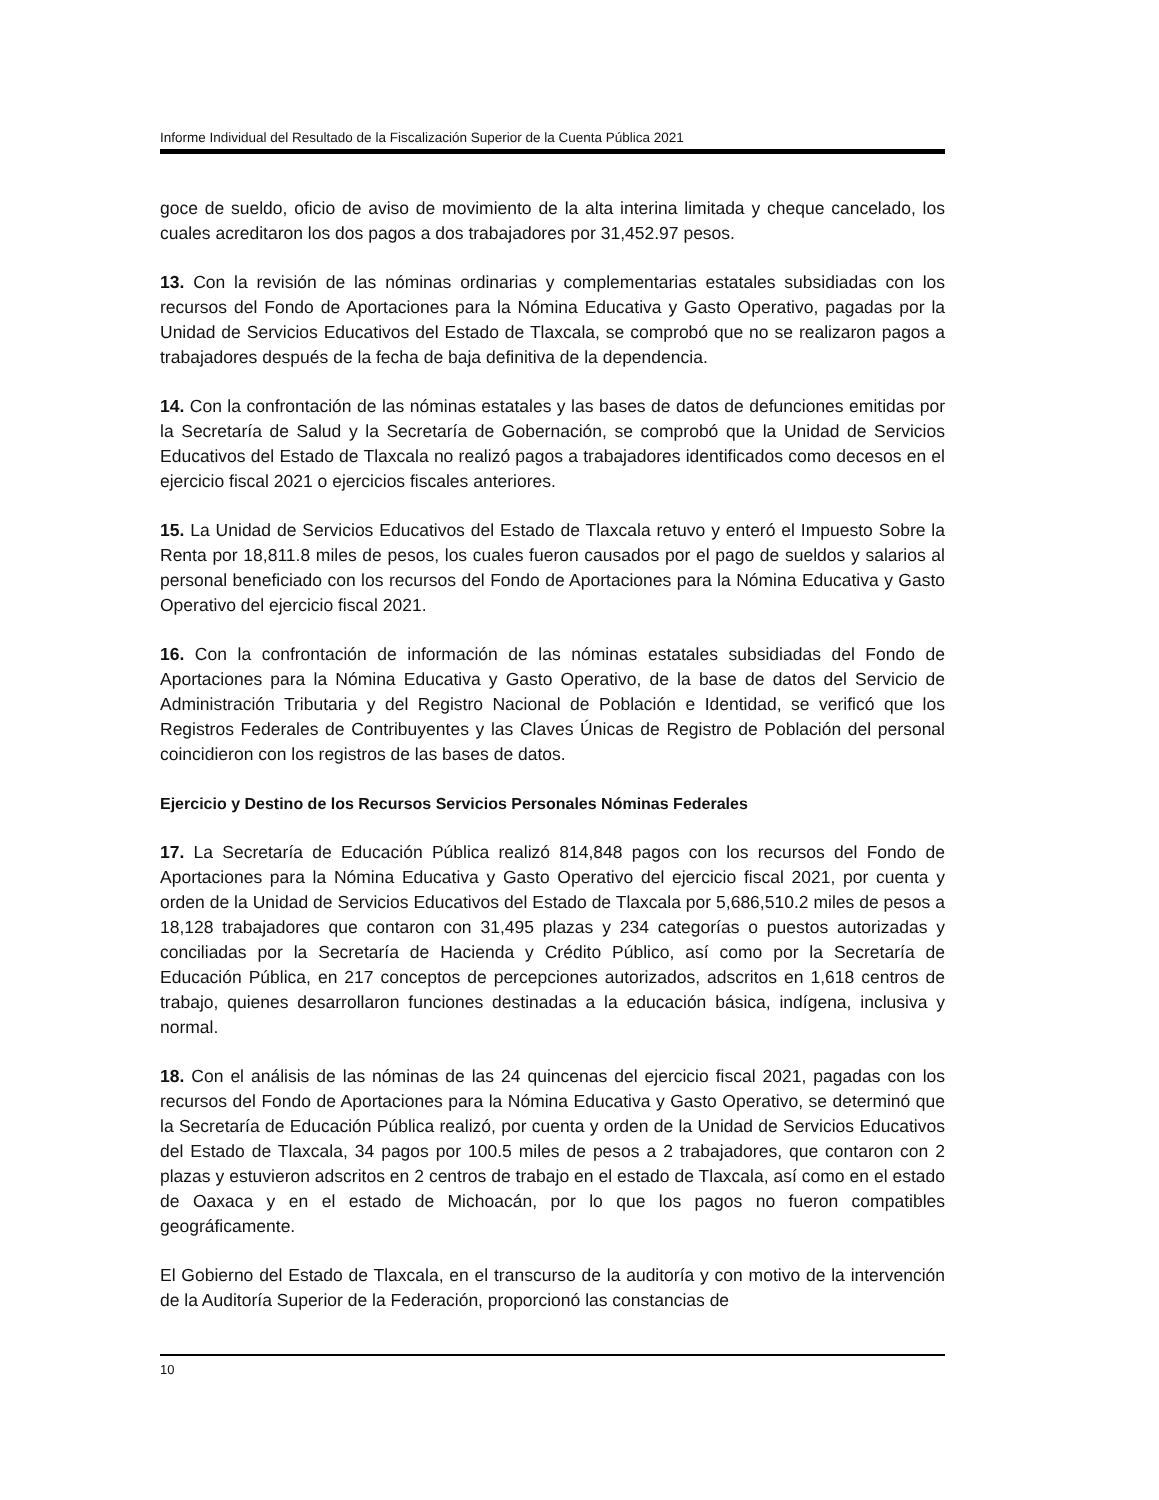Informe Individual del Resultado de la Fiscalización Superior de la Cuenta Pública 2021
goce de sueldo, oficio de aviso de movimiento de la alta interina limitada y cheque cancelado, los cuales acreditaron los dos pagos a dos trabajadores por 31,452.97 pesos.
13. Con la revisión de las nóminas ordinarias y complementarias estatales subsidiadas con los recursos del Fondo de Aportaciones para la Nómina Educativa y Gasto Operativo, pagadas por la Unidad de Servicios Educativos del Estado de Tlaxcala, se comprobó que no se realizaron pagos a trabajadores después de la fecha de baja definitiva de la dependencia.
14. Con la confrontación de las nóminas estatales y las bases de datos de defunciones emitidas por la Secretaría de Salud y la Secretaría de Gobernación, se comprobó que la Unidad de Servicios Educativos del Estado de Tlaxcala no realizó pagos a trabajadores identificados como decesos en el ejercicio fiscal 2021 o ejercicios fiscales anteriores.
15. La Unidad de Servicios Educativos del Estado de Tlaxcala retuvo y enteró el Impuesto Sobre la Renta por 18,811.8 miles de pesos, los cuales fueron causados por el pago de sueldos y salarios al personal beneficiado con los recursos del Fondo de Aportaciones para la Nómina Educativa y Gasto Operativo del ejercicio fiscal 2021.
16. Con la confrontación de información de las nóminas estatales subsidiadas del Fondo de Aportaciones para la Nómina Educativa y Gasto Operativo, de la base de datos del Servicio de Administración Tributaria y del Registro Nacional de Población e Identidad, se verificó que los Registros Federales de Contribuyentes y las Claves Únicas de Registro de Población del personal coincidieron con los registros de las bases de datos.
Ejercicio y Destino de los Recursos Servicios Personales Nóminas Federales
17. La Secretaría de Educación Pública realizó 814,848 pagos con los recursos del Fondo de Aportaciones para la Nómina Educativa y Gasto Operativo del ejercicio fiscal 2021, por cuenta y orden de la Unidad de Servicios Educativos del Estado de Tlaxcala por 5,686,510.2 miles de pesos a 18,128 trabajadores que contaron con 31,495 plazas y 234 categorías o puestos autorizadas y conciliadas por la Secretaría de Hacienda y Crédito Público, así como por la Secretaría de Educación Pública, en 217 conceptos de percepciones autorizados, adscritos en 1,618 centros de trabajo, quienes desarrollaron funciones destinadas a la educación básica, indígena, inclusiva y normal.
18. Con el análisis de las nóminas de las 24 quincenas del ejercicio fiscal 2021, pagadas con los recursos del Fondo de Aportaciones para la Nómina Educativa y Gasto Operativo, se determinó que la Secretaría de Educación Pública realizó, por cuenta y orden de la Unidad de Servicios Educativos del Estado de Tlaxcala, 34 pagos por 100.5 miles de pesos a 2 trabajadores, que contaron con 2 plazas y estuvieron adscritos en 2 centros de trabajo en el estado de Tlaxcala, así como en el estado de Oaxaca y en el estado de Michoacán, por lo que los pagos no fueron compatibles geográficamente.
El Gobierno del Estado de Tlaxcala, en el transcurso de la auditoría y con motivo de la intervención de la Auditoría Superior de la Federación, proporcionó las constancias de
10